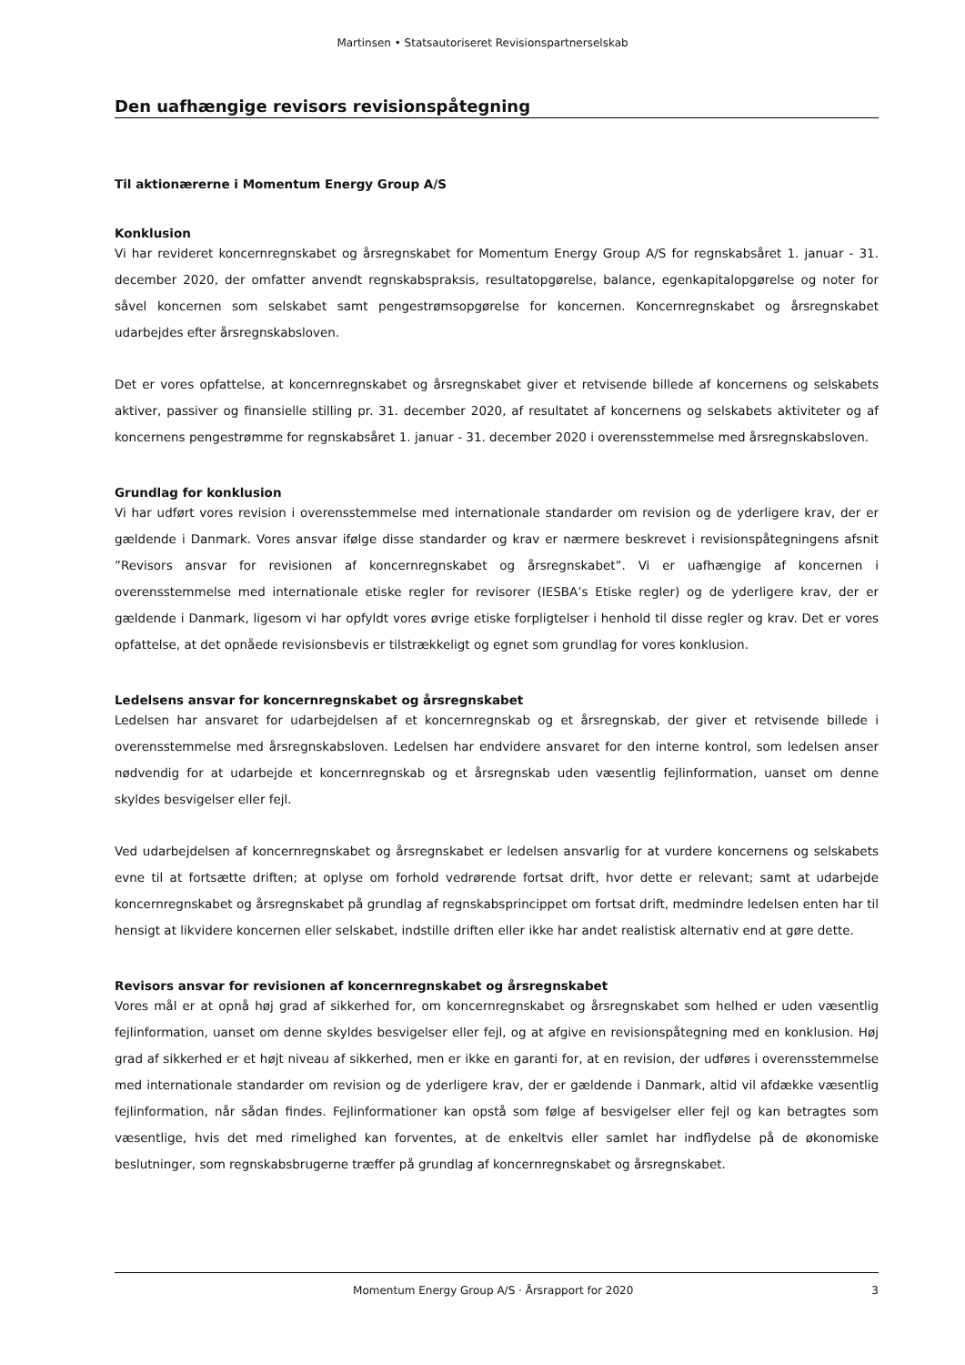Martinsen • Statsautoriseret Revisionspartnerselskab
Den uafhængige revisors revisionspåtegning
Til aktionærerne i Momentum Energy Group A/S
Konklusion
Vi har revideret koncernregnskabet og årsregnskabet for Momentum Energy Group A/S for regnskabsåret 1. januar - 31. december 2020, der omfatter anvendt regnskabspraksis, resultatopgørelse, balance, egenkapitalopgørelse og noter for såvel koncernen som selskabet samt pengestrømsopgørelse for koncernen. Koncernregnskabet og årsregnskabet udarbejdes efter årsregnskabsloven.
Det er vores opfattelse, at koncernregnskabet og årsregnskabet giver et retvisende billede af koncernens og selskabets aktiver, passiver og finansielle stilling pr. 31. december 2020, af resultatet af koncernens og selskabets aktiviteter og af koncernens pengestrømme for regnskabsåret 1. januar - 31. december 2020 i overensstemmelse med årsregnskabsloven.
Grundlag for konklusion
Vi har udført vores revision i overensstemmelse med internationale standarder om revision og de yderligere krav, der er gældende i Danmark. Vores ansvar ifølge disse standarder og krav er nærmere beskrevet i revisionspåtegningens afsnit ”Revisors ansvar for revisionen af koncernregnskabet og årsregnskabet”. Vi er uafhængige af koncernen i overensstemmelse med internationale etiske regler for revisorer (IESBA’s Etiske regler) og de yderligere krav, der er gældende i Danmark, ligesom vi har opfyldt vores øvrige etiske forpligtelser i henhold til disse regler og krav. Det er vores opfattelse, at det opnåede revisionsbevis er tilstrækkeligt og egnet som grundlag for vores konklusion.
Ledelsens ansvar for koncernregnskabet og årsregnskabet
Ledelsen har ansvaret for udarbejdelsen af et koncernregnskab og et årsregnskab, der giver et retvisende billede i overensstemmelse med årsregnskabsloven. Ledelsen har endvidere ansvaret for den interne kontrol, som ledelsen anser nødvendig for at udarbejde et koncernregnskab og et årsregnskab uden væsentlig fejlinformation, uanset om denne skyldes besvigelser eller fejl.
Ved udarbejdelsen af koncernregnskabet og årsregnskabet er ledelsen ansvarlig for at vurdere koncernens og selskabets evne til at fortsætte driften; at oplyse om forhold vedrørende fortsat drift, hvor dette er relevant; samt at udarbejde koncernregnskabet og årsregnskabet på grundlag af regnskabsprincippet om fortsat drift, medmindre ledelsen enten har til hensigt at likvidere koncernen eller selskabet, indstille driften eller ikke har andet realistisk alternativ end at gøre dette.
Revisors ansvar for revisionen af koncernregnskabet og årsregnskabet
Vores mål er at opnå høj grad af sikkerhed for, om koncernregnskabet og årsregnskabet som helhed er uden væsentlig fejlinformation, uanset om denne skyldes besvigelser eller fejl, og at afgive en revisionspåtegning med en konklusion. Høj grad af sikkerhed er et højt niveau af sikkerhed, men er ikke en garanti for, at en revision, der udføres i overensstemmelse med internationale standarder om revision og de yderligere krav, der er gældende i Danmark, altid vil afdække væsentlig fejlinformation, når sådan findes. Fejlinformationer kan opstå som følge af besvigelser eller fejl og kan betragtes som væsentlige, hvis det med rimelighed kan forventes, at de enkeltvis eller samlet har indflydelse på de økonomiske beslutninger, som regnskabsbrugerne træffer på grundlag af koncernregnskabet og årsregnskabet.
Momentum Energy Group A/S · Årsrapport for 2020 3